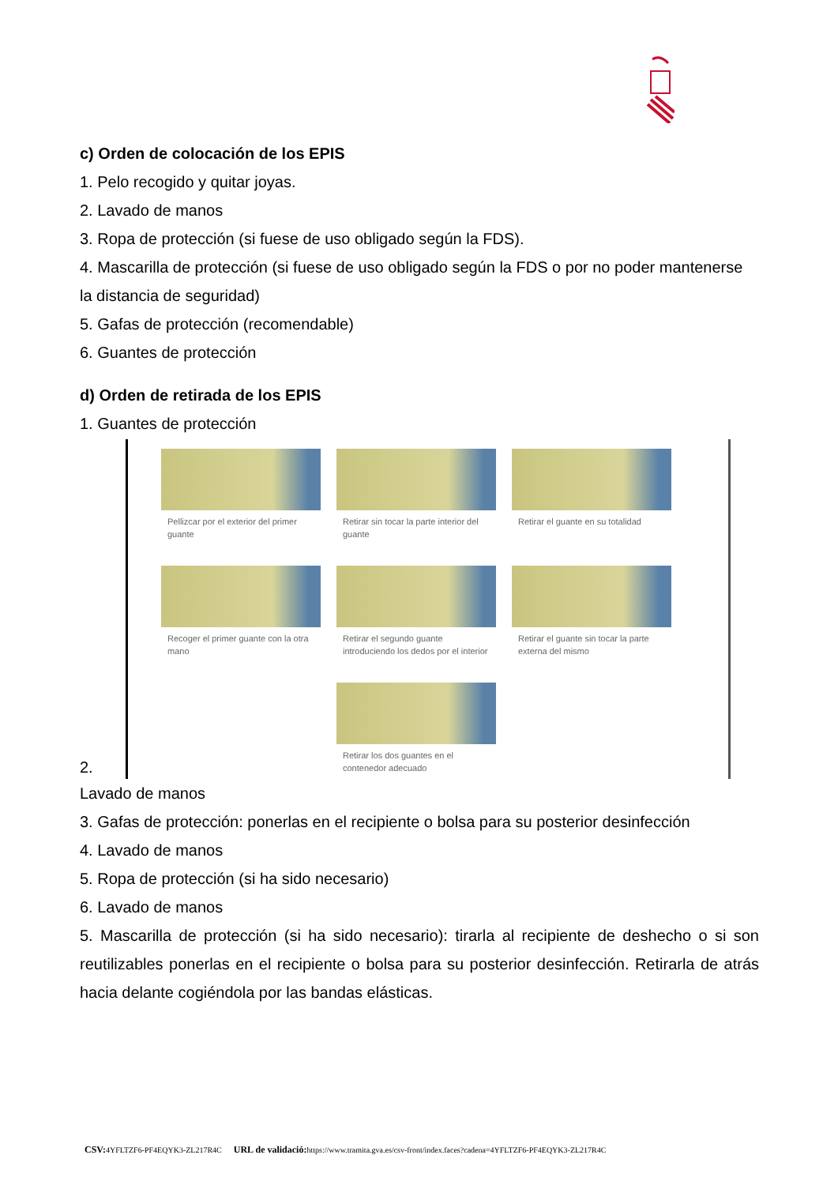c) Orden de colocación de los EPIS
1. Pelo recogido y quitar joyas.
2. Lavado de manos
3. Ropa de protección (si fuese de uso obligado según la FDS).
4. Mascarilla de protección (si fuese de uso obligado según la FDS o por no poder mantenerse la distancia de seguridad)
5. Gafas de protección (recomendable)
6. Guantes de protección
d) Orden de retirada de los EPIS
1. Guantes de protección
2.
Pellizcar por el exterior del primer guante
Retirar sin tocar la parte interior del guante
Retirar el guante en su totalidad
Recoger el primer guante con la otra mano
Retirar el segundo guante introduciendo los dedos por el interior
Retirar el guante sin tocar la parte externa del mismo
Retirar los dos guantes en el contenedor adecuado
Lavado de manos
3. Gafas de protección: ponerlas en el recipiente o bolsa para su posterior desinfección
4. Lavado de manos
5. Ropa de protección (si ha sido necesario)
6. Lavado de manos
5. Mascarilla de protección (si ha sido necesario): tirarla al recipiente de deshecho o si son reutilizables ponerlas en el recipiente o bolsa para su posterior desinfección. Retirarla de atrás hacia delante cogiéndola por las bandas elásticas.
CSV: 4YFLTZF6-PF4EQYK3-ZL217R4C URL de validació: https://www.tramita.gva.es/csv-front/index.faces?cadena=4YFLTZF6-PF4EQYK3-ZL217R4C